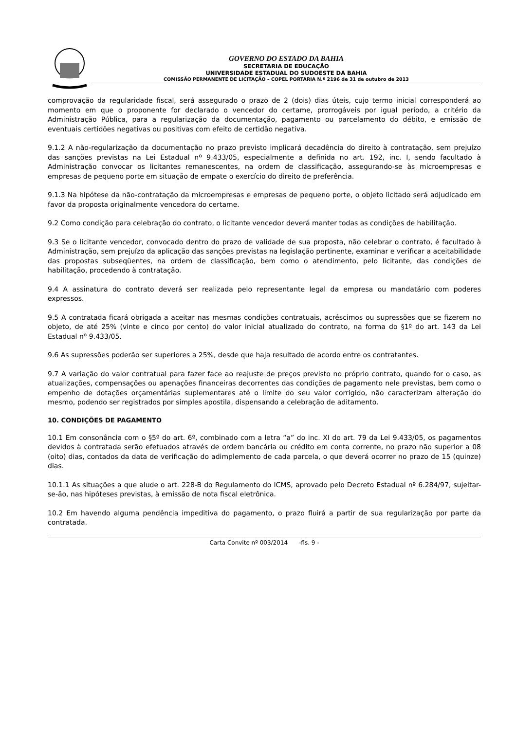GOVERNO DO ESTADO DA BAHIA
SECRETARIA DE EDUCAÇÃO
UNIVERSIDADE ESTADUAL DO SUDOESTE DA BAHIA
COMISSÃO PERMANENTE DE LICITAÇÃO – COPEL PORTARIA N.º 2196 de 31 de outubro de 2013
comprovação da regularidade fiscal, será assegurado o prazo de 2 (dois) dias úteis, cujo termo inicial corresponderá ao momento em que o proponente for declarado o vencedor do certame, prorrogáveis por igual período, a critério da Administração Pública, para a regularização da documentação, pagamento ou parcelamento do débito, e emissão de eventuais certidões negativas ou positivas com efeito de certidão negativa.
9.1.2 A não-regularização da documentação no prazo previsto implicará decadência do direito à contratação, sem prejuízo das sanções previstas na Lei Estadual nº 9.433/05, especialmente a definida no art. 192, inc. I, sendo facultado à Administração convocar os licitantes remanescentes, na ordem de classificação, assegurando-se às microempresas e empresas de pequeno porte em situação de empate o exercício do direito de preferência.
9.1.3 Na hipótese da não-contratação da microempresas e empresas de pequeno porte, o objeto licitado será adjudicado em favor da proposta originalmente vencedora do certame.
9.2 Como condição para celebração do contrato, o licitante vencedor deverá manter todas as condições de habilitação.
9.3 Se o licitante vencedor, convocado dentro do prazo de validade de sua proposta, não celebrar o contrato, é facultado à Administração, sem prejuízo da aplicação das sanções previstas na legislação pertinente, examinar e verificar a aceitabilidade das propostas subseqüentes, na ordem de classificação, bem como o atendimento, pelo licitante, das condições de habilitação, procedendo à contratação.
9.4 A assinatura do contrato deverá ser realizada pelo representante legal da empresa ou mandatário com poderes expressos.
9.5 A contratada ficará obrigada a aceitar nas mesmas condições contratuais, acréscimos ou supressões que se fizerem no objeto, de até 25% (vinte e cinco por cento) do valor inicial atualizado do contrato, na forma do §1º do art. 143 da Lei Estadual nº 9.433/05.
9.6 As supressões poderão ser superiores a 25%, desde que haja resultado de acordo entre os contratantes.
9.7 A variação do valor contratual para fazer face ao reajuste de preços previsto no próprio contrato, quando for o caso, as atualizações, compensações ou apenações financeiras decorrentes das condições de pagamento nele previstas, bem como o empenho de dotações orçamentárias suplementares até o limite do seu valor corrigido, não caracterizam alteração do mesmo, podendo ser registrados por simples apostila, dispensando a celebração de aditamento.
10. CONDIÇÕES DE PAGAMENTO
10.1 Em consonância com o §5º do art. 6º, combinado com a letra “a” do inc. XI do art. 79 da Lei 9.433/05, os pagamentos devidos à contratada serão efetuados através de ordem bancária ou crédito em conta corrente, no prazo não superior a 08 (oito) dias, contados da data de verificação do adimplemento de cada parcela, o que deverá ocorrer no prazo de 15 (quinze) dias.
10.1.1 As situações a que alude o art. 228-B do Regulamento do ICMS, aprovado pelo Decreto Estadual nº 6.284/97, sujeitar-se-ão, nas hipóteses previstas, à emissão de nota fiscal eletrônica.
10.2 Em havendo alguma pendência impeditiva do pagamento, o prazo fluirá a partir de sua regularização por parte da contratada.
Carta Convite nº 003/2014 -fls. 9 -